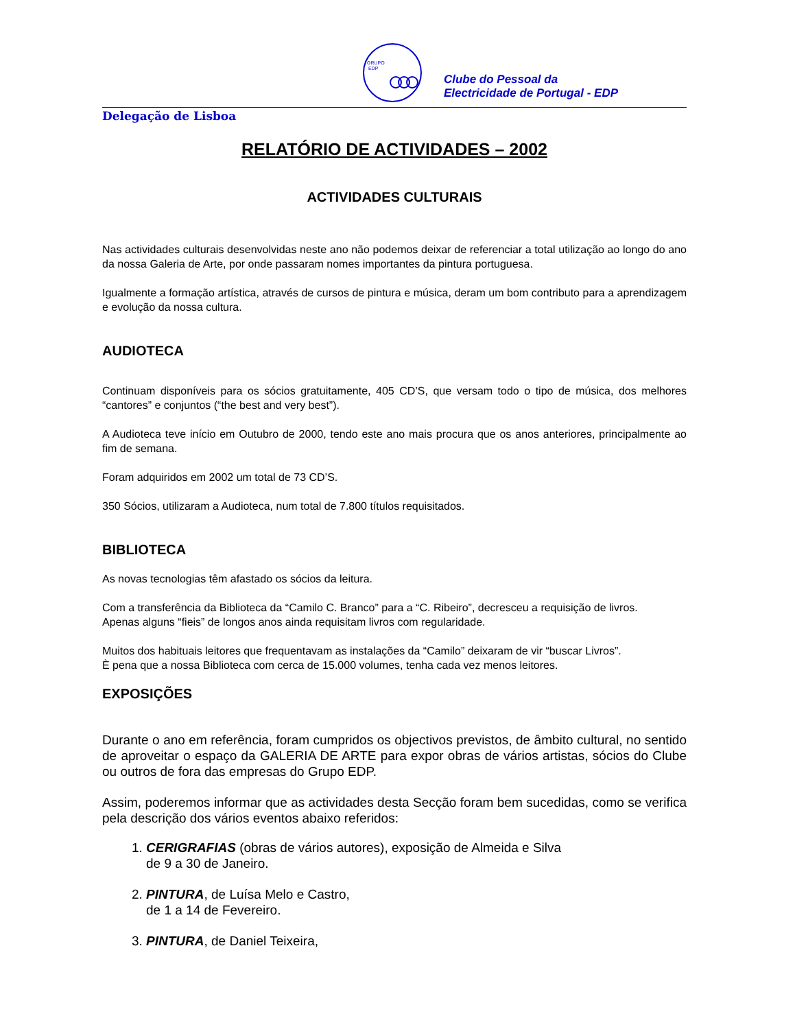GRUPO
EDP
Clube do Pessoal da
Electricidade de Portugal - EDP
Delegação de Lisboa
RELATÓRIO DE ACTIVIDADES – 2002
ACTIVIDADES CULTURAIS
Nas actividades culturais desenvolvidas neste ano não podemos deixar de referenciar a total utilização ao longo do ano da nossa Galeria de Arte, por onde passaram nomes importantes da pintura portuguesa.
Igualmente a formação artística, através de cursos de pintura e música, deram um bom contributo para a aprendizagem e evolução da nossa cultura.
AUDIOTECA
Continuam disponíveis para os sócios gratuitamente, 405 CD’S, que versam todo o tipo de música, dos melhores “cantores” e conjuntos (“the best and very best”).
A Audioteca teve início em Outubro de 2000, tendo este ano mais procura que os anos anteriores, principalmente ao fim de semana.
Foram adquiridos em 2002 um total de 73 CD’S.
350 Sócios, utilizaram a Audioteca, num total de 7.800 títulos requisitados.
BIBLIOTECA
As novas tecnologias têm afastado os sócios da leitura.
Com a transferência da Biblioteca da “Camilo C. Branco” para a “C. Ribeiro”, decresceu a requisição de livros.
Apenas alguns “fieis” de longos anos ainda requisitam livros com regularidade.
Muitos dos habituais leitores que frequentavam as instalações da “Camilo” deixaram de vir “buscar Livros”.
È pena que a nossa Biblioteca com cerca de 15.000 volumes, tenha cada vez menos leitores.
EXPOSIÇÕES
Durante o ano em referência, foram cumpridos os objectivos previstos, de âmbito cultural, no sentido de aproveitar o espaço da GALERIA DE ARTE para expor obras de vários artistas, sócios do Clube ou outros de fora das empresas do Grupo EDP.
Assim, poderemos informar que as actividades desta Secção foram bem sucedidas, como se verifica pela descrição dos vários eventos abaixo referidos:
1. CERIGRAFIAS (obras de vários autores), exposição de Almeida e Silva
de 9 a 30 de Janeiro.
2. PINTURA, de Luísa Melo e Castro,
de 1 a 14 de Fevereiro.
3. PINTURA, de Daniel Teixeira,